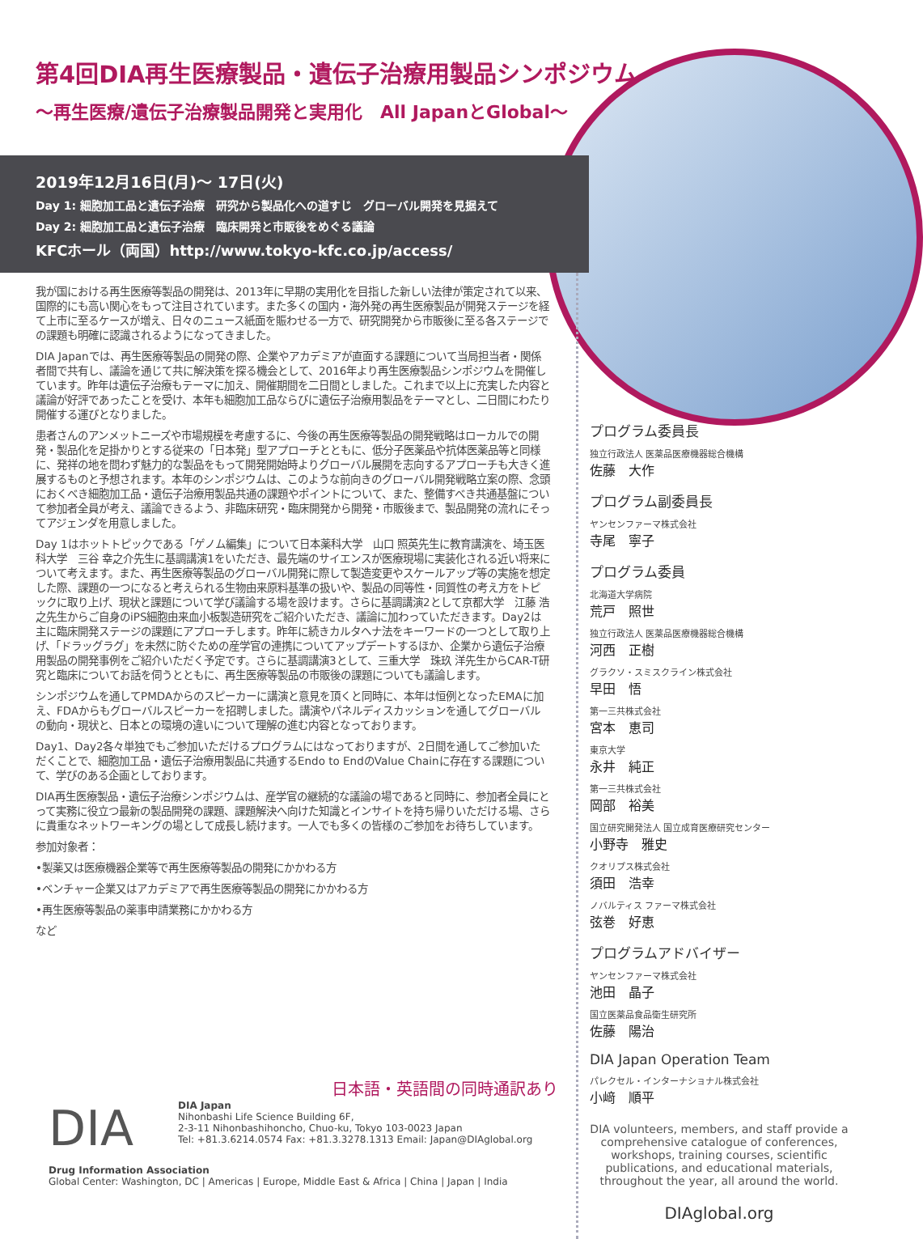第4回DIA再生医療製品・遺伝子治療用製品シンポジウム
〜再生医療/遺伝子治療製品開発と実用化　All JapanとGlobal〜
2019年12月16日(月)〜 17日(火)
Day 1: 細胞加工品と遺伝子治療　研究から製品化への道すじ　グローバル開発を見据えて
Day 2: 細胞加工品と遺伝子治療　臨床開発と市販後をめぐる議論
KFCホール（両国）http://www.tokyo-kfc.co.jp/access/
我が国における再生医療等製品の開発は、2013年に早期の実用化を目指した新しい法律が策定されて以来、国際的にも高い関心をもって注目されています。また多くの国内・海外発の再生医療製品が開発ステージを経て上市に至るケースが増え、日々のニュース紙面を賑わせる一方で、研究開発から市販後に至る各ステージでの課題も明確に認識されるようになってきました。
DIA Japanでは、再生医療等製品の開発の際、企業やアカデミアが直面する課題について当局担当者・関係者間で共有し、議論を通じて共に解決策を探る機会として、2016年より再生医療製品シンポジウムを開催しています。昨年は遺伝子治療もテーマに加え、開催期間を二日間としました。これまで以上に充実した内容と議論が好評であったことを受け、本年も細胞加工品ならびに遺伝子治療用製品をテーマとし、二日間にわたり開催する運びとなりました。
患者さんのアンメットニーズや市場規模を考慮するに、今後の再生医療等製品の開発戦略はローカルでの開発・製品化を足掛かりとする従来の「日本発」型アプローチとともに、低分子医薬品や抗体医薬品等と同様に、発祥の地を問わず魅力的な製品をもって開発開始時よりグローバル展開を志向するアプローチも大きく進展するものと予想されます。本年のシンポジウムは、このような前向きのグローバル開発戦略立案の際、念頭におくべき細胞加工品・遺伝子治療用製品共通の課題やポイントについて、また、整備すべき共通基盤について参加者全員が考え、議論できるよう、非臨床研究・臨床開発から開発・市販後まで、製品開発の流れにそってアジェンダを用意しました。
Day 1はホットトピックである「ゲノム編集」について日本薬科大学　山口 照英先生に教育講演を、埼玉医科大学　三谷 幸之介先生に基調講演1をいただき、最先端のサイエンスが医療現場に実装化される近い将来について考えます。また、再生医療等製品のグローバル開発に際して製造変更やスケールアップ等の実施を想定した際、課題の一つになると考えられる生物由来原料基準の扱いや、製品の同等性・同質性の考え方をトピックに取り上げ、現状と課題について学び議論する場を設けます。さらに基調講演2として京都大学　江藤 浩之先生からご自身のiPS細胞由来血小板製造研究をご紹介いただき、議論に加わっていただきます。Day2は主に臨床開発ステージの課題にアプローチします。昨年に続きカルタヘナ法をキーワードの一つとして取り上げ、「ドラッグラグ」を未然に防ぐための産学官の連携についてアップデートするほか、企業から遺伝子治療用製品の開発事例をご紹介いただく予定です。さらに基調講演3として、三重大学　珠玖 洋先生からCAR-T研究と臨床についてお話を伺うとともに、再生医療等製品の市販後の課題についても議論します。
シンポジウムを通してPMDAからのスピーカーに講演と意見を頂くと同時に、本年は恒例となったEMAに加え、FDAからもグローバルスピーカーを招聘しました。講演やパネルディスカッションを通してグローバルの動向・現状と、日本との環境の違いについて理解の進む内容となっております。
Day1、Day2各々単独でもご参加いただけるプログラムにはなっておりますが、2日間を通してご参加いただくことで、細胞加工品・遺伝子治療用製品に共通するEndo to EndのValue Chainに存在する課題について、学びのある企画としております。
DIA再生医療製品・遺伝子治療シンポジウムは、産学官の継続的な議論の場であると同時に、参加者全員にとって実務に役立つ最新の製品開発の課題、課題解決へ向けた知識とインサイトを持ち帰りいただける場、さらに貴重なネットワーキングの場として成長し続けます。一人でも多くの皆様のご参加をお待ちしています。
参加対象者：
•製薬又は医療機器企業等で再生医療等製品の開発にかかわる方
•ベンチャー企業又はアカデミアで再生医療等製品の開発にかかわる方
•再生医療等製品の薬事申請業務にかかわる方
など
プログラム委員長
独立行政法人 医薬品医療機器総合機構
佐藤　大作
プログラム副委員長
ヤンセンファーマ株式会社
寺尾　寧子
プログラム委員
北海道大学病院
荒戸　照世
独立行政法人 医薬品医療機器総合機構
河西　正樹
グラクソ・スミスクライン株式会社
早田　悟
第一三共株式会社
宮本　恵司
東京大学
永井　純正
第一三共株式会社
岡部　裕美
国立研究開発法人 国立成育医療研究センター
小野寺　雅史
クオリプス株式会社
須田　浩幸
ノバルティス ファーマ株式会社
弦巻　好恵
プログラムアドバイザー
ヤンセンファーマ株式会社
池田　晶子
国立医薬品食品衛生研究所
佐藤　陽治
DIA Japan Operation Team
パレクセル・インターナショナル株式会社
小﨑　順平
DIA volunteers, members, and staff provide a comprehensive catalogue of conferences, workshops, training courses, scientific publications, and educational materials, throughout the year, all around the world.
DIAglobal.org
日本語・英語間の同時通訳あり
DIA
DIA Japan
Nihonbashi Life Science Building 6F,
2-3-11 Nihonbashihoncho, Chuo-ku, Tokyo 103-0023 Japan
Tel: +81.3.6214.0574 Fax: +81.3.3278.1313 Email: Japan@DIAglobal.org
Drug Information Association
Global Center: Washington, DC | Americas | Europe, Middle East & Africa | China | Japan | India